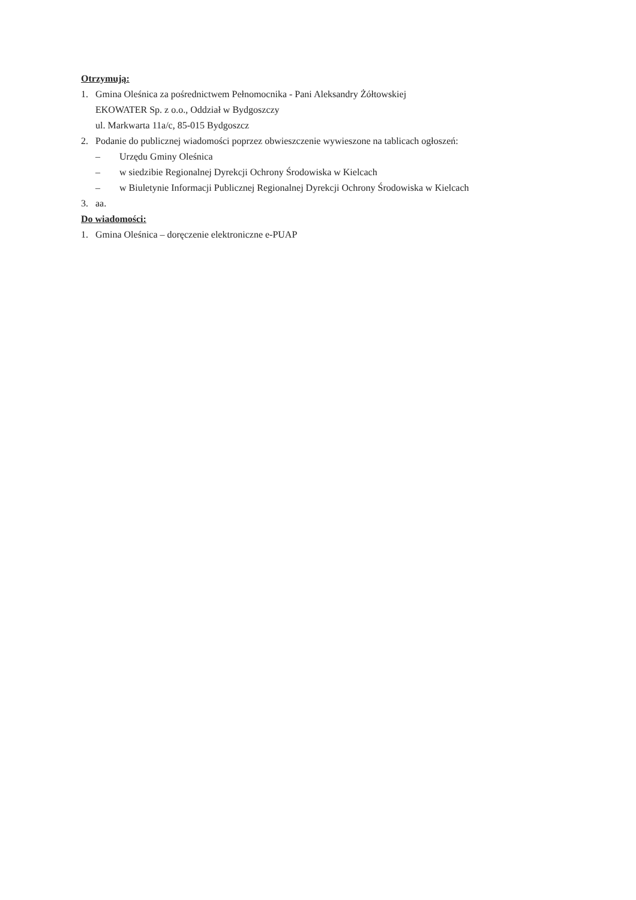Otrzymują:
1. Gmina Oleśnica za pośrednictwem Pełnomocnika - Pani Aleksandry Żółtowskiej
EKOWATER Sp. z o.o., Oddział w Bydgoszczy
ul. Markwarta 11a/c, 85-015 Bydgoszcz
2. Podanie do publicznej wiadomości poprzez obwieszczenie wywieszone na tablicach ogłoszeń:
– Urzędu Gminy Oleśnica
– w siedzibie Regionalnej Dyrekcji Ochrony Środowiska w Kielcach
– w Biuletynie Informacji Publicznej Regionalnej Dyrekcji Ochrony Środowiska w Kielcach
3. aa.
Do wiadomości:
1. Gmina Oleśnica – doręczenie elektroniczne e-PUAP